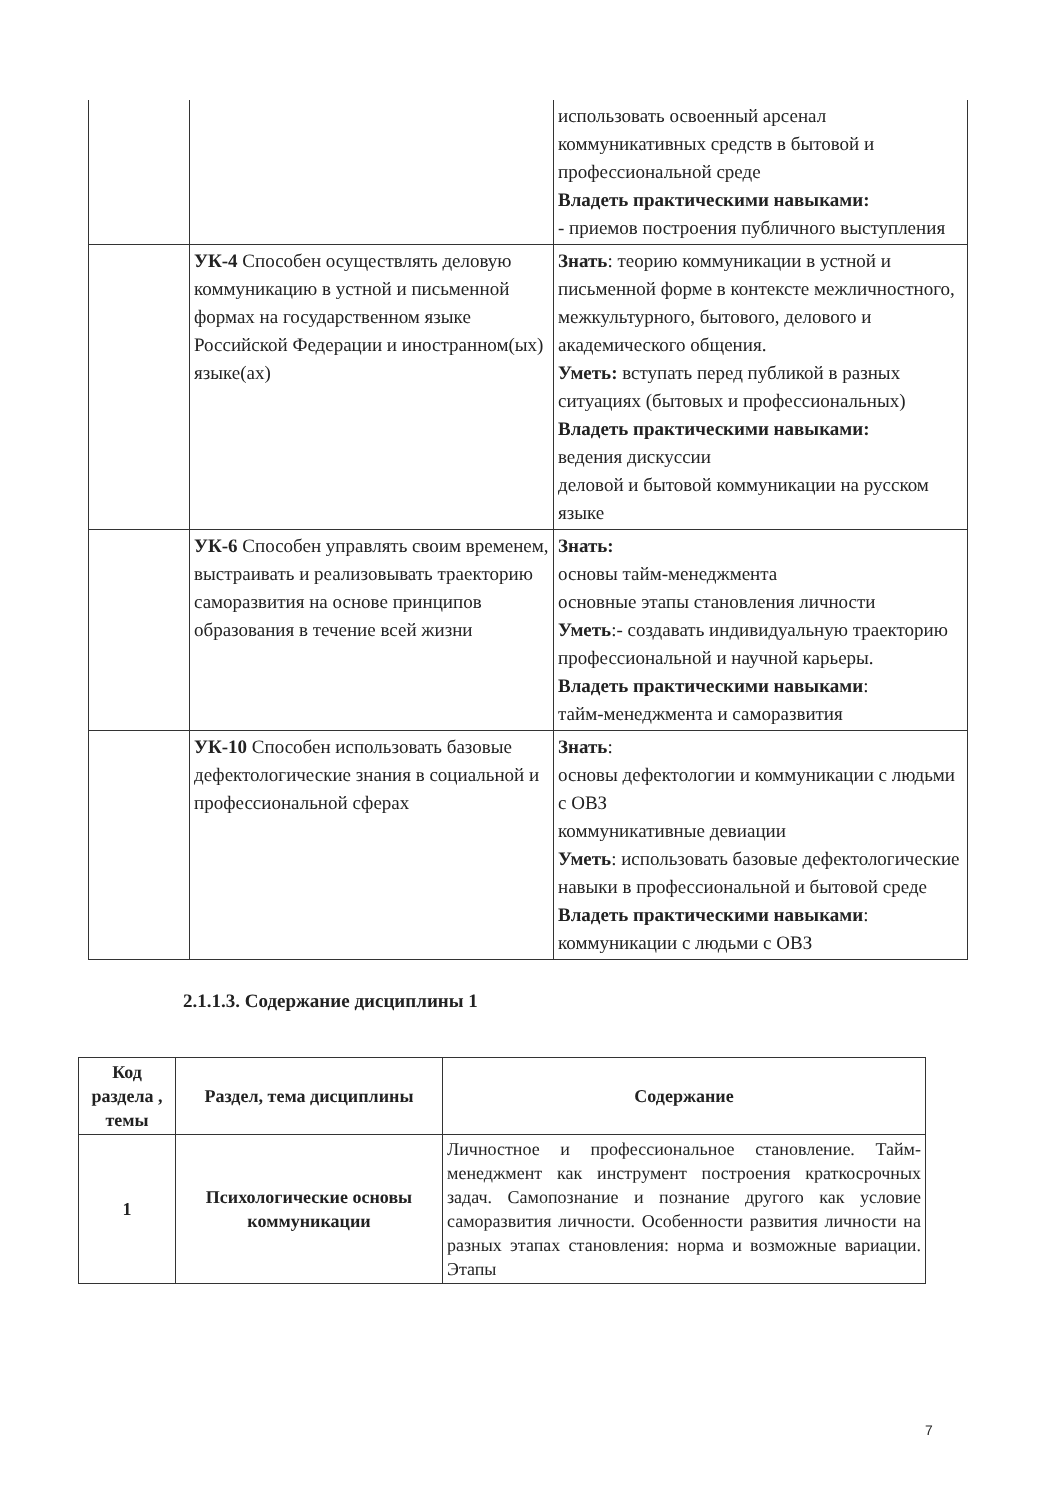| | | использовать освоенный арсенал коммуникативных средств в бытовой и профессиональной среде Владеть практическими навыками: - приемов построения публичного выступления |
| | УК-4 Способен осуществлять деловую коммуникацию в устной и письменной формах на государственном языке Российской Федерации и иностранном(ых) языке(ах) | Знать : теорию коммуникации в устной и письменной форме в контексте межличностного, межкультурного, бытового, делового и академического общения. Уметь: вступать перед публикой в разных ситуациях (бытовых и профессиональных) Владеть практическими навыками: ведения дискуссии деловой и бытовой коммуникации на русском языке |
| | УК-6 Способен управлять своим временем, выстраивать и реализовывать траекторию саморазвития на основе принципов образования в течение всей жизни | Знать: основы тайм-менеджмента основные этапы становления личности Уметь :- создавать индивидуальную траекторию профессиональной и научной карьеры. Владеть практическими навыками : тайм-менеджмента и саморазвития |
| | УК-10 Способен использовать базовые дефектологические знания в социальной и профессиональной сферах | Знать : основы дефектологии и коммуникации с людьми с ОВЗ коммуникативные девиации Уметь : использовать базовые дефектологические навыки в профессиональной и бытовой среде Владеть практическими навыками : коммуникации с людьми с ОВЗ |
2.1.1.3. Содержание дисциплины 1
| Код раздела , темы | Раздел, тема дисциплины | Содержание |
| --- | --- | --- |
| 1 | Психологические основы коммуникации | Личностное и профессиональное становление. Тайм-менеджмент как инструмент построения краткосрочных задач. Самопознание и познание другого как условие саморазвития личности. Особенности развития личности на разных этапах становления: норма и возможные вариации. Этапы |
7